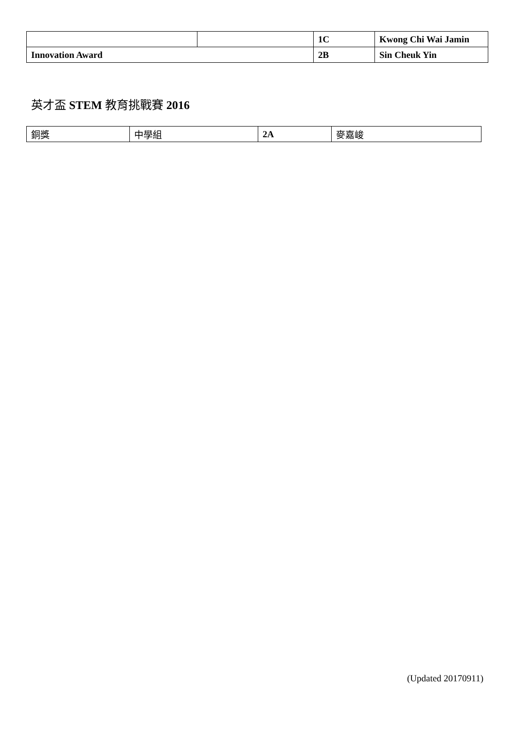| | | 1C | Kwong Chi Wai Jamin |
| Innovation Award | | 2B | Sin Cheuk Yin |
英才盃 STEM 教育挑戰賽 2016
| 銅獎 | 中學組 | 2A | 麥嘉峻 |
(Updated 20170911)